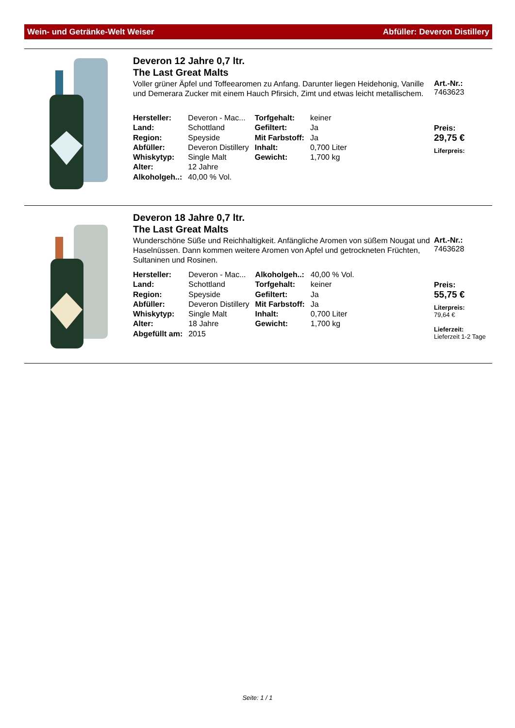Wein- und Getränke-Welt Weiser Abfüller: Deveron Distillery
Deveron 12 Jahre 0,7 ltr.
The Last Great Malts
Voller grüner Äpfel und Toffeearomen zu Anfang. Darunter liegen Heidehonig, Vanille und Demerara Zucker mit einem Hauch Pfirsich, Zimt und etwas leicht metallischem.
| Hersteller: | Deveron - Mac... | Torfgehalt: | keiner |
| Land: | Schottland | Gefiltert: | Ja |
| Region: | Speyside | Mit Farbstoff: | Ja |
| Abfüller: | Deveron Distillery | Inhalt: | 0,700 Liter |
| Whiskytyp: | Single Malt | Gewicht: | 1,700 kg |
| Alter: | 12 Jahre | | |
| Alkoholgeh..: | 40,00 % Vol. | | |
Art.-Nr.:
7463623
Preis:
29,75 €
Liferpreis:
Deveron 18 Jahre 0,7 ltr.
The Last Great Malts
Wunderschöne Süße und Reichhaltigkeit. Anfängliche Aromen von süßem Nougat und Haselnüssen. Dann kommen weitere Aromen von Apfel und getrockneten Früchten, Sultaninen und Rosinen.
| Hersteller: | Deveron - Mac... | Alkoholgeh..: | 40,00 % Vol. |
| Land: | Schottland | Torfgehalt: | keiner |
| Region: | Speyside | Gefiltert: | Ja |
| Abfüller: | Deveron Distillery | Mit Farbstoff: | Ja |
| Whiskytyp: | Single Malt | Inhalt: | 0,700 Liter |
| Alter: | 18 Jahre | Gewicht: | 1,700 kg |
| Abgefüllt am: | 2015 | | |
Art.-Nr.:
7463628
Preis:
55,75 €
Literpreis:
79,64 €
Lieferzeit:
Lieferzeit 1-2 Tage
Seite: 1 / 1